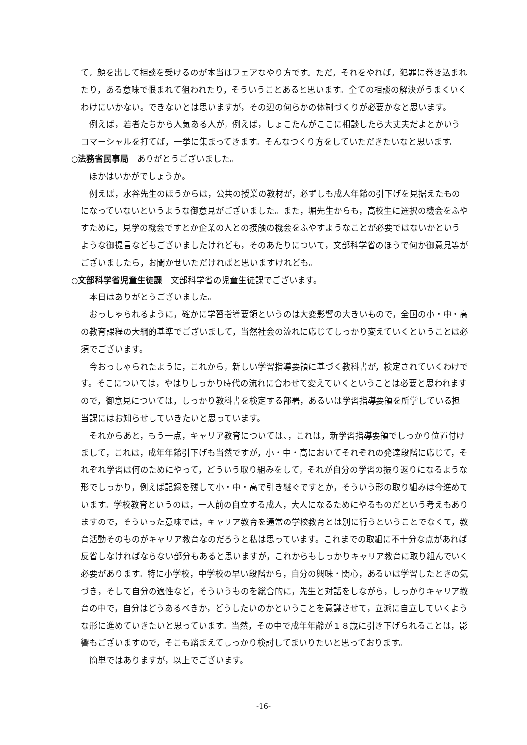て，顔を出して相談を受けるのが本当はフェアなやり方です。ただ，それをやれば，犯罪に巻き込まれたり，ある意味で恨まれて狙われたり，そういうことあると思います。全ての相談の解決がうまくいくわけにいかない。できないとは思いますが，その辺の何らかの体制づくりが必要かなと思います。
例えば，若者たちから人気ある人が，例えば，しょこたんがここに相談したら大丈夫だよとかいうコマーシャルを打てば，一挙に集まってきます。そんなつくり方をしていただきたいなと思います。
○法務省民事局　ありがとうございました。
ほかはいかがでしょうか。
例えば，水谷先生のほうからは，公共の授業の教材が，必ずしも成人年齢の引下げを見据えたものになっていないというような御意見がございました。また，堀先生からも，高校生に選択の機会をふやすために，見学の機会ですとか企業の人との接触の機会をふやすようなことが必要ではないかというような御提言などもございましたけれども，そのあたりについて，文部科学省のほうで何か御意見等がございましたら，お聞かせいただければと思いますけれども。
○文部科学省児童生徒課　文部科学省の児童生徒課でございます。
本日はありがとうございました。
おっしゃられるように，確かに学習指導要領というのは大変影響の大きいもので，全国の小・中・高の教育課程の大綱的基準でございまして，当然社会の流れに応じてしっかり変えていくということは必須でございます。
今おっしゃられたように，これから，新しい学習指導要領に基づく教科書が，検定されていくわけです。そこについては，やはりしっかり時代の流れに合わせて変えていくということは必要と思われますので，御意見については，しっかり教科書を検定する部署，あるいは学習指導要領を所掌している担当課にはお知らせしていきたいと思っています。
それからあと，もう一点，キャリア教育については、，これは，新学習指導要領でしっかり位置付けまして，これは，成年年齢引下げも当然ですが，小・中・高においてそれぞれの発達段階に応じて，それぞれ学習は何のためにやって，どういう取り組みをして，それが自分の学習の振り返りになるような形でしっかり，例えば記録を残して小・中・高で引き継ぐですとか，そういう形の取り組みは今進めています。学校教育というのは，一人前の自立する成人，大人になるためにやるものだという考えもありますので，そういった意味では，キャリア教育を通常の学校教育とは別に行うということでなくて，教育活動そのものがキャリア教育なのだろうと私は思っています。これまでの取組に不十分な点があれば反省しなければならない部分もあると思いますが，これからもしっかりキャリア教育に取り組んでいく必要があります。特に小学校，中学校の早い段階から，自分の興味・関心，あるいは学習したときの気づき，そして自分の適性など，そういうものを総合的に，先生と対話をしながら，しっかりキャリア教育の中で，自分はどうあるべきか，どうしたいのかということを意識させて，立派に自立していくような形に進めていきたいと思っています。当然，その中で成年年齢が１８歳に引き下げられることは，影響もございますので，そこも踏まえてしっかり検討してまいりたいと思っております。
簡単ではありますが，以上でございます。
-16-